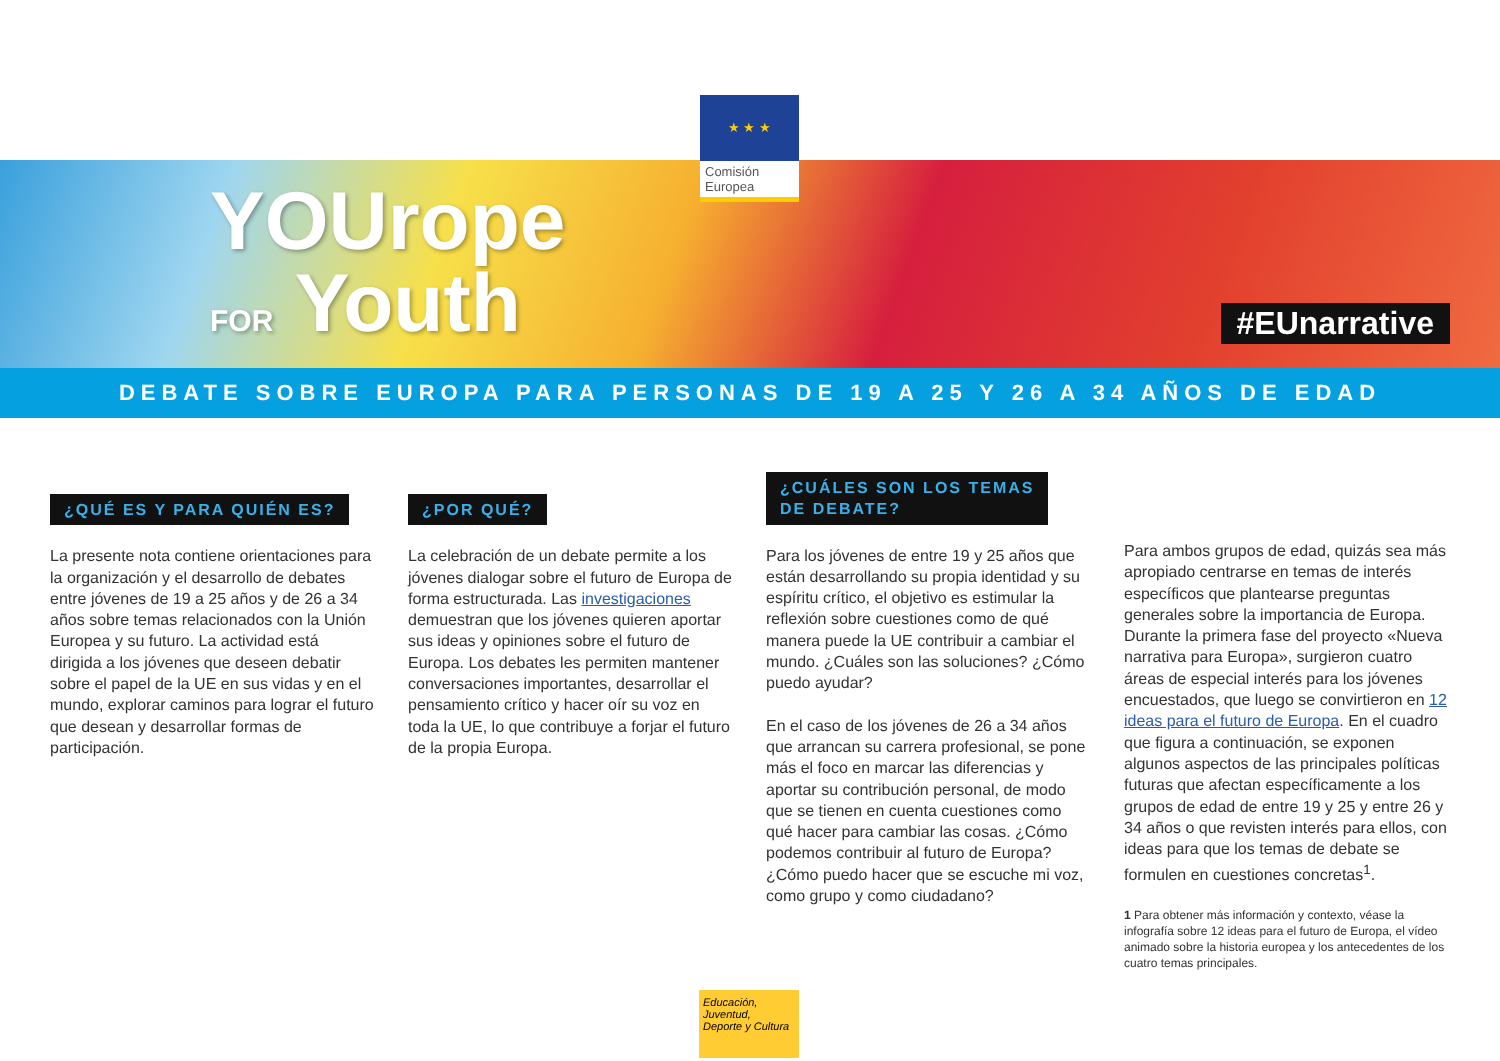★ ★ ★
Comisión
Europea
YOUrope
FOR Youth
#EUnarrative
DEBATE SOBRE EUROPA PARA PERSONAS DE 19 A 25 Y 26 A 34 AÑOS DE EDAD
¿QUÉ ES Y PARA QUIÉN ES?
La presente nota contiene orientaciones para la organización y el desarrollo de debates entre jóvenes de 19 a 25 años y de 26 a 34 años sobre temas relacionados con la Unión Europea y su futuro. La actividad está dirigida a los jóvenes que deseen debatir sobre el papel de la UE en sus vidas y en el mundo, explorar caminos para lograr el futuro que desean y desarrollar formas de participación.
¿POR QUÉ?
La celebración de un debate permite a los jóvenes dialogar sobre el futuro de Europa de forma estructurada. Las investigaciones demuestran que los jóvenes quieren aportar sus ideas y opiniones sobre el futuro de Europa. Los debates les permiten mantener conversaciones importantes, desarrollar el pensamiento crítico y hacer oír su voz en toda la UE, lo que contribuye a forjar el futuro de la propia Europa.
¿CUÁLES SON LOS TEMAS
DE DEBATE?
Para los jóvenes de entre 19 y 25 años que están desarrollando su propia identidad y su espíritu crítico, el objetivo es estimular la reflexión sobre cuestiones como de qué manera puede la UE contribuir a cambiar el mundo. ¿Cuáles son las soluciones? ¿Cómo puedo ayudar?
En el caso de los jóvenes de 26 a 34 años que arrancan su carrera profesional, se pone más el foco en marcar las diferencias y aportar su contribución personal, de modo que se tienen en cuenta cuestiones como qué hacer para cambiar las cosas. ¿Cómo podemos contribuir al futuro de Europa? ¿Cómo puedo hacer que se escuche mi voz, como grupo y como ciudadano?
Para ambos grupos de edad, quizás sea más apropiado centrarse en temas de interés específicos que plantearse preguntas generales sobre la importancia de Europa. Durante la primera fase del proyecto «Nueva narrativa para Europa», surgieron cuatro áreas de especial interés para los jóvenes encuestados, que luego se convirtieron en 12 ideas para el futuro de Europa. En el cuadro que figura a continuación, se exponen algunos aspectos de las principales políticas futuras que afectan específicamente a los grupos de edad de entre 19 y 25 y entre 26 y 34 años o que revisten interés para ellos, con ideas para que los temas de debate se formulen en cuestiones concretas<sup>1</sup>.
1 Para obtener más información y contexto, véase la infografía sobre 12 ideas para el futuro de Europa, el vídeo animado sobre la historia europea y los antecedentes de los cuatro temas principales.
Educación,
Juventud,
Deporte y Cultura